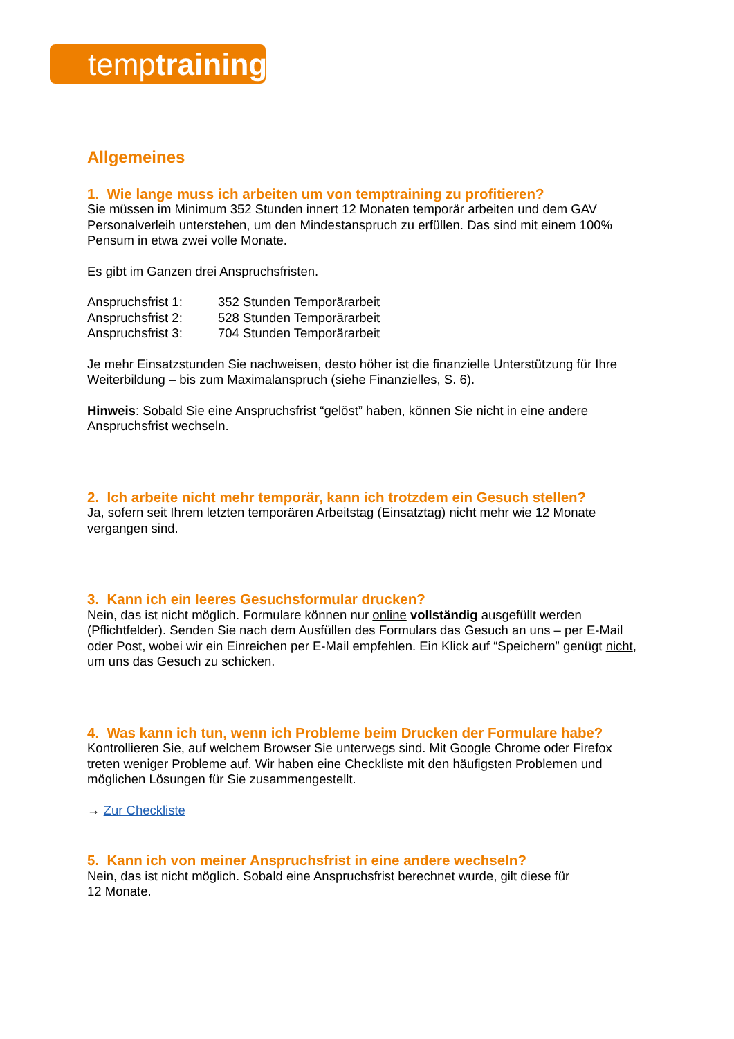temptraining
Allgemeines
1. Wie lange muss ich arbeiten um von temptraining zu profitieren?
Sie müssen im Minimum 352 Stunden innert 12 Monaten temporär arbeiten und dem GAV Personalverleih unterstehen, um den Mindestanspruch zu erfüllen. Das sind mit einem 100% Pensum in etwa zwei volle Monate.
Es gibt im Ganzen drei Anspruchsfristen.
| Anspruchsfrist 1: | 352 Stunden Temporärarbeit |
| Anspruchsfrist 2: | 528 Stunden Temporärarbeit |
| Anspruchsfrist 3: | 704 Stunden Temporärarbeit |
Je mehr Einsatzstunden Sie nachweisen, desto höher ist die finanzielle Unterstützung für Ihre Weiterbildung – bis zum Maximalanspruch (siehe Finanzielles, S. 6).
Hinweis: Sobald Sie eine Anspruchsfrist “gelöst” haben, können Sie nicht in eine andere Anspruchsfrist wechseln.
2. Ich arbeite nicht mehr temporär, kann ich trotzdem ein Gesuch stellen?
Ja, sofern seit Ihrem letzten temporären Arbeitstag (Einsatztag) nicht mehr wie 12 Monate vergangen sind.
3. Kann ich ein leeres Gesuchsformular drucken?
Nein, das ist nicht möglich. Formulare können nur online vollständig ausgefüllt werden (Pflichtfelder). Senden Sie nach dem Ausfüllen des Formulars das Gesuch an uns – per E-Mail oder Post, wobei wir ein Einreichen per E-Mail empfehlen. Ein Klick auf “Speichern” genügt nicht, um uns das Gesuch zu schicken.
4. Was kann ich tun, wenn ich Probleme beim Drucken der Formulare habe?
Kontrollieren Sie, auf welchem Browser Sie unterwegs sind. Mit Google Chrome oder Firefox treten weniger Probleme auf. Wir haben eine Checkliste mit den häufigsten Problemen und möglichen Lösungen für Sie zusammengestellt.
→ Zur Checkliste
5. Kann ich von meiner Anspruchsfrist in eine andere wechseln?
Nein, das ist nicht möglich. Sobald eine Anspruchsfrist berechnet wurde, gilt diese für
12 Monate.